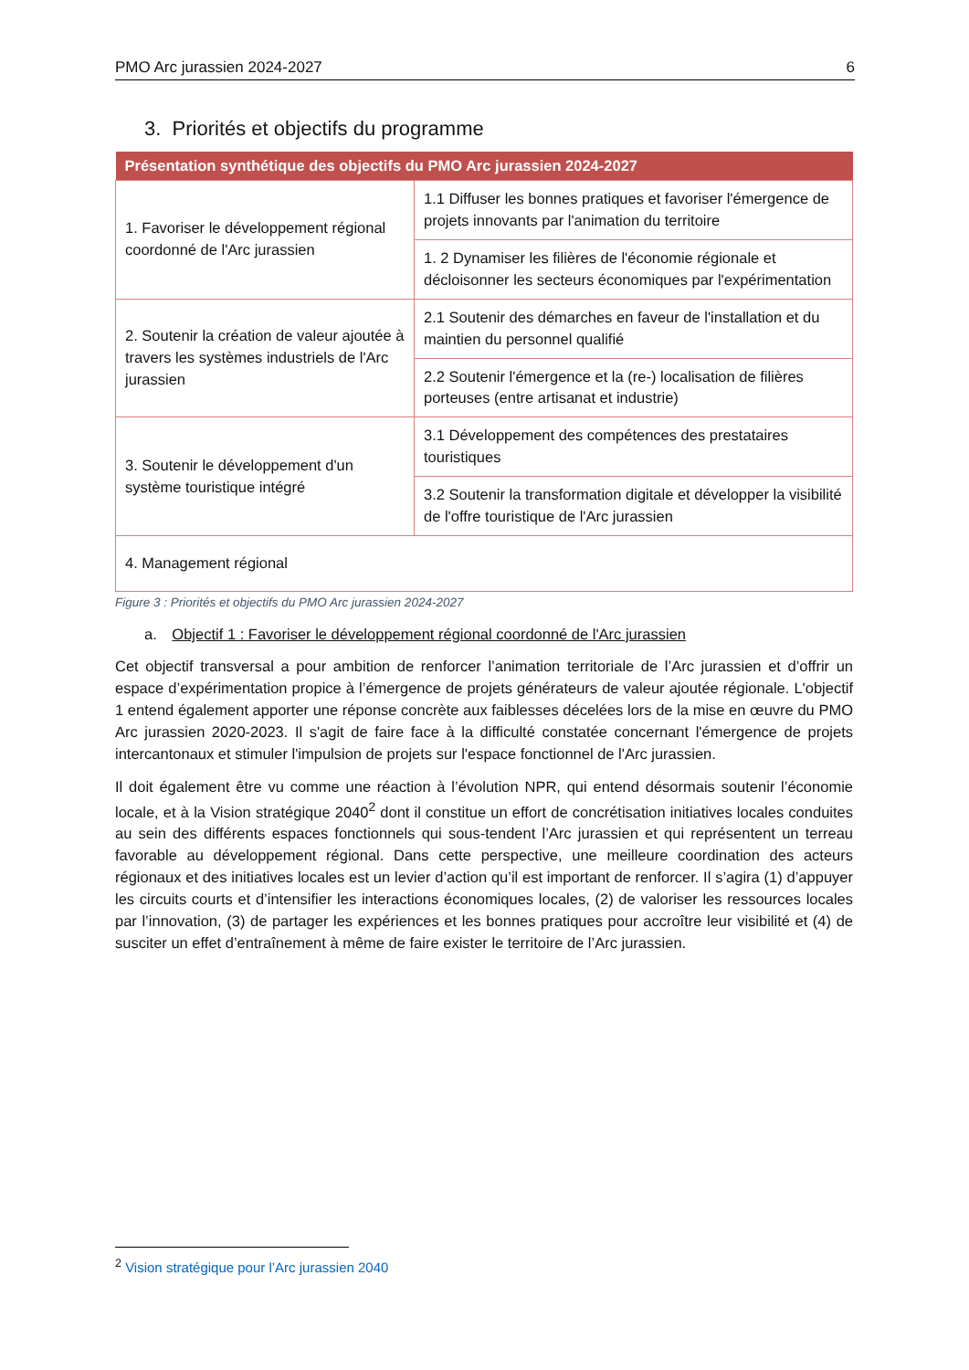PMO Arc jurassien 2024-2027 6
3. Priorités et objectifs du programme
| Présentation synthétique des objectifs du PMO Arc jurassien 2024-2027 | |
| --- | --- |
| 1. Favoriser le développement régional coordonné de l'Arc jurassien | 1.1 Diffuser les bonnes pratiques et favoriser l'émergence de projets innovants par l'animation du territoire |
| | 1. 2 Dynamiser les filières de l'économie régionale et décloisonner les secteurs économiques par l'expérimentation |
| 2. Soutenir la création de valeur ajoutée à travers les systèmes industriels de l'Arc jurassien | 2.1 Soutenir des démarches en faveur de l'installation et du maintien du personnel qualifié |
| | 2.2 Soutenir l'émergence et la (re-) localisation de filières porteuses (entre artisanat et industrie) |
| 3. Soutenir le développement d'un système touristique intégré | 3.1 Développement des compétences des prestataires touristiques |
| | 3.2 Soutenir la transformation digitale et développer la visibilité de l'offre touristique de l'Arc jurassien |
| 4. Management régional | |
Figure 3 : Priorités et objectifs du PMO Arc jurassien 2024-2027
a. Objectif 1 : Favoriser le développement régional coordonné de l'Arc jurassien
Cet objectif transversal a pour ambition de renforcer l’animation territoriale de l’Arc jurassien et d’offrir un espace d’expérimentation propice à l’émergence de projets générateurs de valeur ajoutée régionale. L'objectif 1 entend également apporter une réponse concrète aux faiblesses décelées lors de la mise en œuvre du PMO Arc jurassien 2020-2023. Il s'agit de faire face à la difficulté constatée concernant l'émergence de projets intercantonaux et stimuler l'impulsion de projets sur l'espace fonctionnel de l'Arc jurassien.
Il doit également être vu comme une réaction à l’évolution NPR, qui entend désormais soutenir l’économie locale, et à la Vision stratégique 2040<sup>2</sup> dont il constitue un effort de concrétisation initiatives locales conduites au sein des différents espaces fonctionnels qui sous-tendent l’Arc jurassien et qui représentent un terreau favorable au développement régional. Dans cette perspective, une meilleure coordination des acteurs régionaux et des initiatives locales est un levier d’action qu’il est important de renforcer. Il s’agira (1) d’appuyer les circuits courts et d’intensifier les interactions économiques locales, (2) de valoriser les ressources locales par l’innovation, (3) de partager les expériences et les bonnes pratiques pour accroître leur visibilité et (4) de susciter un effet d’entraînement à même de faire exister le territoire de l’Arc jurassien.
<sup>2</sup> Vision stratégique pour l’Arc jurassien 2040